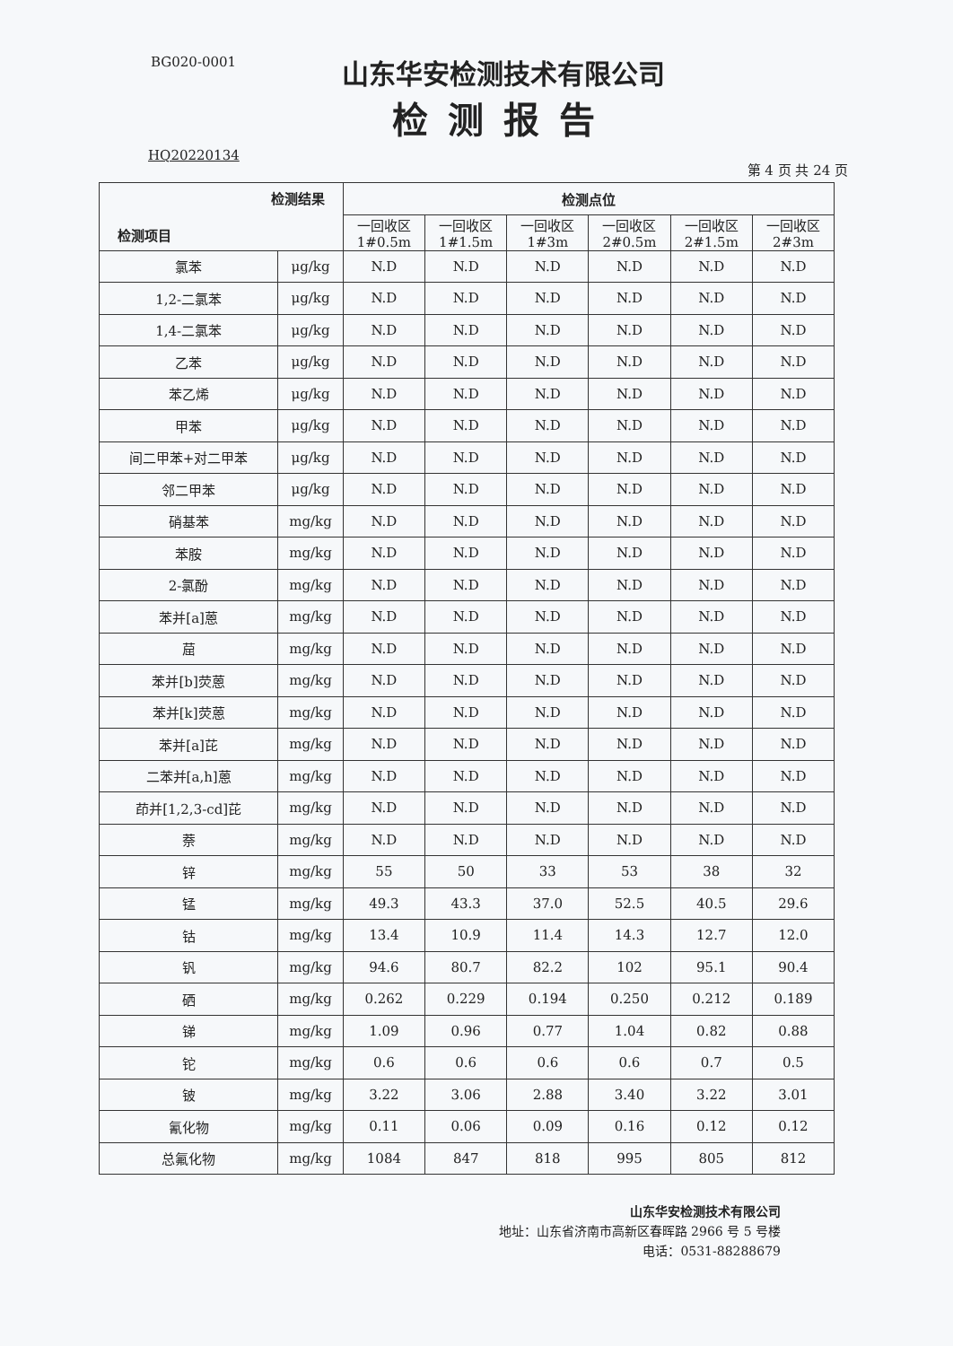BG020-0001
山东华安检测技术有限公司
检测报告
HQ20220134 第 4 页 共 24 页
| 检测结果 检测项目 | | 检测点位 | | | | | |
| --- | --- | --- | --- | --- | --- | --- | --- |
| | | 一回收区 1#0.5m | 一回收区 1#1.5m | 一回收区 1#3m | 一回收区 2#0.5m | 一回收区 2#1.5m | 一回收区 2#3m |
| 氯苯 | μg/kg | N.D | N.D | N.D | N.D | N.D | N.D |
| 1,2-二氯苯 | μg/kg | N.D | N.D | N.D | N.D | N.D | N.D |
| 1,4-二氯苯 | μg/kg | N.D | N.D | N.D | N.D | N.D | N.D |
| 乙苯 | μg/kg | N.D | N.D | N.D | N.D | N.D | N.D |
| 苯乙烯 | μg/kg | N.D | N.D | N.D | N.D | N.D | N.D |
| 甲苯 | μg/kg | N.D | N.D | N.D | N.D | N.D | N.D |
| 间二甲苯+对二甲苯 | μg/kg | N.D | N.D | N.D | N.D | N.D | N.D |
| 邻二甲苯 | μg/kg | N.D | N.D | N.D | N.D | N.D | N.D |
| 硝基苯 | mg/kg | N.D | N.D | N.D | N.D | N.D | N.D |
| 苯胺 | mg/kg | N.D | N.D | N.D | N.D | N.D | N.D |
| 2-氯酚 | mg/kg | N.D | N.D | N.D | N.D | N.D | N.D |
| 苯并[a]蒽 | mg/kg | N.D | N.D | N.D | N.D | N.D | N.D |
| 䓛 | mg/kg | N.D | N.D | N.D | N.D | N.D | N.D |
| 苯并[b]荧蒽 | mg/kg | N.D | N.D | N.D | N.D | N.D | N.D |
| 苯并[k]荧蒽 | mg/kg | N.D | N.D | N.D | N.D | N.D | N.D |
| 苯并[a]芘 | mg/kg | N.D | N.D | N.D | N.D | N.D | N.D |
| 二苯并[a,h]蒽 | mg/kg | N.D | N.D | N.D | N.D | N.D | N.D |
| 茚并[1,2,3-cd]芘 | mg/kg | N.D | N.D | N.D | N.D | N.D | N.D |
| 萘 | mg/kg | N.D | N.D | N.D | N.D | N.D | N.D |
| 锌 | mg/kg | 55 | 50 | 33 | 53 | 38 | 32 |
| 锰 | mg/kg | 49.3 | 43.3 | 37.0 | 52.5 | 40.5 | 29.6 |
| 钴 | mg/kg | 13.4 | 10.9 | 11.4 | 14.3 | 12.7 | 12.0 |
| 钒 | mg/kg | 94.6 | 80.7 | 82.2 | 102 | 95.1 | 90.4 |
| 硒 | mg/kg | 0.262 | 0.229 | 0.194 | 0.250 | 0.212 | 0.189 |
| 锑 | mg/kg | 1.09 | 0.96 | 0.77 | 1.04 | 0.82 | 0.88 |
| 铊 | mg/kg | 0.6 | 0.6 | 0.6 | 0.6 | 0.7 | 0.5 |
| 铍 | mg/kg | 3.22 | 3.06 | 2.88 | 3.40 | 3.22 | 3.01 |
| 氰化物 | mg/kg | 0.11 | 0.06 | 0.09 | 0.16 | 0.12 | 0.12 |
| 总氟化物 | mg/kg | 1084 | 847 | 818 | 995 | 805 | 812 |
山东华安检测技术有限公司
地址：山东省济南市高新区春晖路 2966 号 5 号楼
电话：0531-88288679